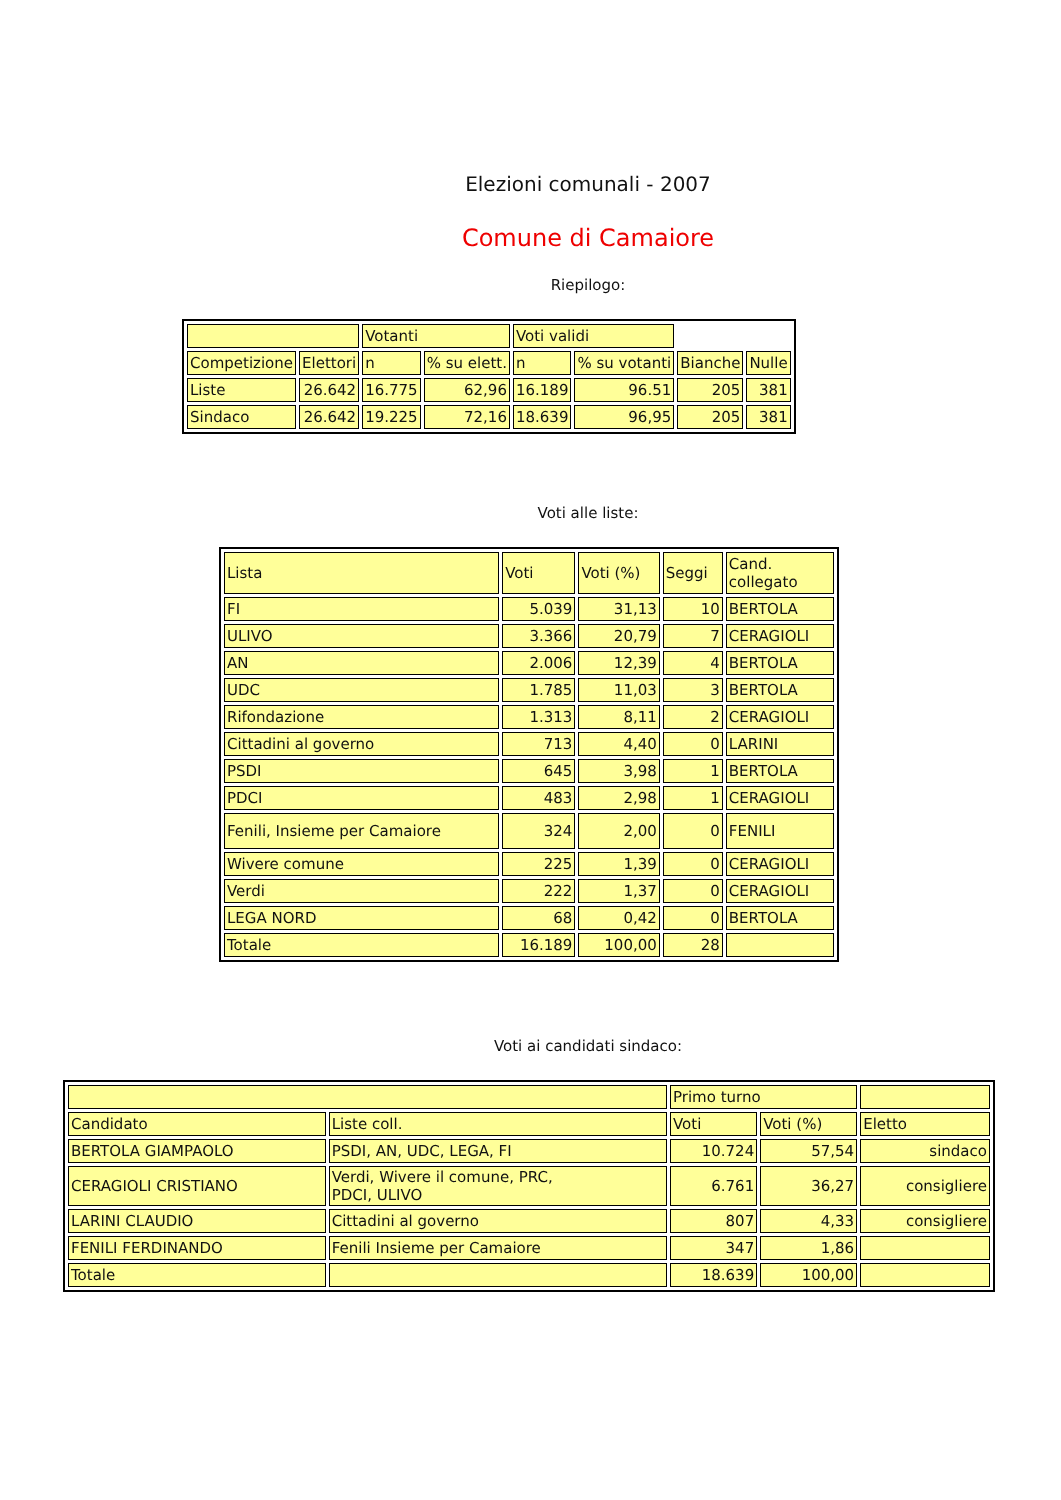Elezioni comunali - 2007
Comune di Camaiore
Riepilogo:
| | | Votanti | | Voti validi | | | |
| Competizione | Elettori | n | % su elett. | n | % su votanti | Bianche | Nulle |
| Liste | 26.642 | 16.775 | 62,96 | 16.189 | 96.51 | 205 | 381 |
| Sindaco | 26.642 | 19.225 | 72,16 | 18.639 | 96,95 | 205 | 381 |
Voti alle liste:
| Lista | Voti | Voti (%) | Seggi | Cand. collegato |
| FI | 5.039 | 31,13 | 10 | BERTOLA |
| ULIVO | 3.366 | 20,79 | 7 | CERAGIOLI |
| AN | 2.006 | 12,39 | 4 | BERTOLA |
| UDC | 1.785 | 11,03 | 3 | BERTOLA |
| Rifondazione | 1.313 | 8,11 | 2 | CERAGIOLI |
| Cittadini al governo | 713 | 4,40 | 0 | LARINI |
| PSDI | 645 | 3,98 | 1 | BERTOLA |
| PDCI | 483 | 2,98 | 1 | CERAGIOLI |
| Fenili, Insieme per Camaiore | 324 | 2,00 | 0 | FENILI |
| Wivere comune | 225 | 1,39 | 0 | CERAGIOLI |
| Verdi | 222 | 1,37 | 0 | CERAGIOLI |
| LEGA NORD | 68 | 0,42 | 0 | BERTOLA |
| Totale | 16.189 | 100,00 | 28 | |
Voti ai candidati sindaco:
| | | Primo turno | | |
| Candidato | Liste coll. | Voti | Voti (%) | Eletto |
| BERTOLA GIAMPAOLO | PSDI, AN, UDC, LEGA, FI | 10.724 | 57,54 | sindaco |
| CERAGIOLI CRISTIANO | Verdi, Wivere il comune, PRC, PDCI, ULIVO | 6.761 | 36,27 | consigliere |
| LARINI CLAUDIO | Cittadini al governo | 807 | 4,33 | consigliere |
| FENILI FERDINANDO | Fenili Insieme per Camaiore | 347 | 1,86 | |
| Totale | | 18.639 | 100,00 | |